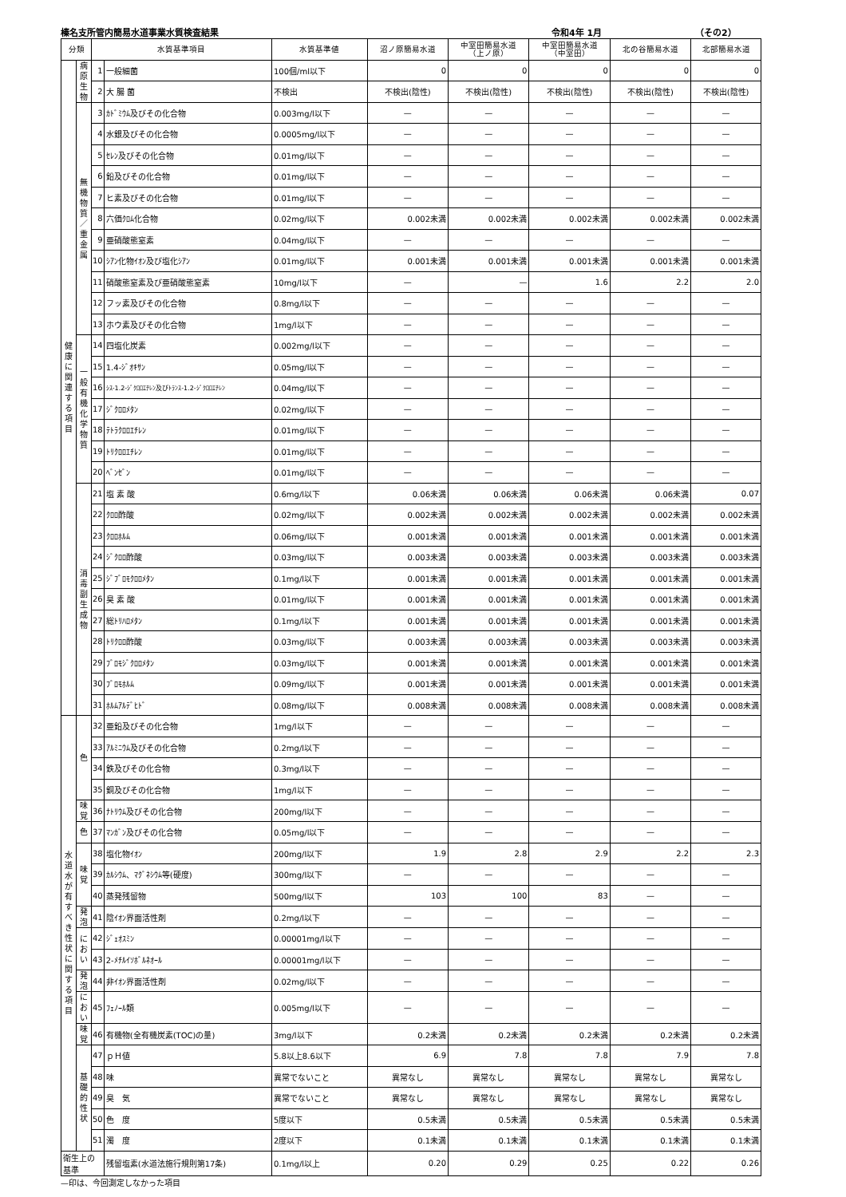榛名支所管内簡易水道事業水質検査結果 令和4年 1月 （その2）
| 分類 | | 水質基準項目 | | 水質基準値 | 沼ノ原簡易水道 | 中室田簡易水道 （上ノ原） | 中室田簡易水道 （中室田） | 北の谷簡易水道 | 北部簡易水道 |
| --- | --- | --- | --- | --- | --- | --- | --- | --- | --- |
| 健 康 に 関 連 す る 項 目 | 病 原 生 物 | 1 | 一般細菌 | 100個/ml以下 | 0 | 0 | 0 | 0 | 0 |
| | | 2 | 大 腸 菌 | 不検出 | 不検出(陰性) | 不検出(陰性) | 不検出(陰性) | 不検出(陰性) | 不検出(陰性) |
| | 無 機 物 質 ／ 重 金 属 | 3 | ｶﾄﾞﾐｳﾑ及びその化合物 | 0.003mg/l以下 | — | — | — | — | — |
| | | 4 | 水銀及びその化合物 | 0.0005mg/l以下 | — | — | — | — | — |
| | | 5 | ｾﾚﾝ及びその化合物 | 0.01mg/l以下 | — | — | — | — | — |
| | | 6 | 鉛及びその化合物 | 0.01mg/l以下 | — | — | — | — | — |
| | | 7 | ヒ素及びその化合物 | 0.01mg/l以下 | — | — | — | — | — |
| | | 8 | 六価ｸﾛﾑ化合物 | 0.02mg/l以下 | 0.002未満 | 0.002未満 | 0.002未満 | 0.002未満 | 0.002未満 |
| | | 9 | 亜硝酸態窒素 | 0.04mg/l以下 | — | — | — | — | — |
| | | 10 | ｼｱﾝ化物ｲｵﾝ及び塩化ｼｱﾝ | 0.01mg/l以下 | 0.001未満 | 0.001未満 | 0.001未満 | 0.001未満 | 0.001未満 |
| | | 11 | 硝酸態窒素及び亜硝酸態窒素 | 10mg/l以下 | — | — | 1.6 | 2.2 | 2.0 |
| | | 12 | フッ素及びその化合物 | 0.8mg/l以下 | — | — | — | — | — |
| | | 13 | ホウ素及びその化合物 | 1mg/l以下 | — | — | — | — | — |
| | 一 般 有 機 化 学 物 質 | 14 | 四塩化炭素 | 0.002mg/l以下 | — | — | — | — | — |
| | | 15 | 1.4-ｼﾞｵｷｻﾝ | 0.05mg/l以下 | — | — | — | — | — |
| | | 16 | ｼｽ-1.2-ｼﾞｸﾛﾛｴﾁﾚﾝ及びﾄﾗﾝｽ-1.2-ｼﾞｸﾛﾛｴﾁﾚﾝ | 0.04mg/l以下 | — | — | — | — | — |
| | | 17 | ｼﾞｸﾛﾛﾒﾀﾝ | 0.02mg/l以下 | — | — | — | — | — |
| | | 18 | ﾃﾄﾗｸﾛﾛｴﾁﾚﾝ | 0.01mg/l以下 | — | — | — | — | — |
| | | 19 | ﾄﾘｸﾛﾛｴﾁﾚﾝ | 0.01mg/l以下 | — | — | — | — | — |
| | | 20 | ﾍﾞﾝｾﾞﾝ | 0.01mg/l以下 | — | — | — | — | — |
| | 消 毒 副 生 成 物 | 21 | 塩 素 酸 | 0.6mg/l以下 | 0.06未満 | 0.06未満 | 0.06未満 | 0.06未満 | 0.07 |
| | | 22 | ｸﾛﾛ酢酸 | 0.02mg/l以下 | 0.002未満 | 0.002未満 | 0.002未満 | 0.002未満 | 0.002未満 |
| | | 23 | ｸﾛﾛﾎﾙﾑ | 0.06mg/l以下 | 0.001未満 | 0.001未満 | 0.001未満 | 0.001未満 | 0.001未満 |
| | | 24 | ｼﾞｸﾛﾛ酢酸 | 0.03mg/l以下 | 0.003未満 | 0.003未満 | 0.003未満 | 0.003未満 | 0.003未満 |
| | | 25 | ｼﾞﾌﾞﾛﾓｸﾛﾛﾒﾀﾝ | 0.1mg/l以下 | 0.001未満 | 0.001未満 | 0.001未満 | 0.001未満 | 0.001未満 |
| | | 26 | 臭 素 酸 | 0.01mg/l以下 | 0.001未満 | 0.001未満 | 0.001未満 | 0.001未満 | 0.001未満 |
| | | 27 | 総ﾄﾘﾊﾛﾒﾀﾝ | 0.1mg/l以下 | 0.001未満 | 0.001未満 | 0.001未満 | 0.001未満 | 0.001未満 |
| | | 28 | ﾄﾘｸﾛﾛ酢酸 | 0.03mg/l以下 | 0.003未満 | 0.003未満 | 0.003未満 | 0.003未満 | 0.003未満 |
| | | 29 | ﾌﾞﾛﾓｼﾞｸﾛﾛﾒﾀﾝ | 0.03mg/l以下 | 0.001未満 | 0.001未満 | 0.001未満 | 0.001未満 | 0.001未満 |
| | | 30 | ﾌﾞﾛﾓﾎﾙﾑ | 0.09mg/l以下 | 0.001未満 | 0.001未満 | 0.001未満 | 0.001未満 | 0.001未満 |
| | | 31 | ﾎﾙﾑｱﾙﾃﾞﾋﾄﾞ | 0.08mg/l以下 | 0.008未満 | 0.008未満 | 0.008未満 | 0.008未満 | 0.008未満 |
| 水 道 水 が 有 す べ き 性 状 に 関 す る 項 目 | 色 | 32 | 亜鉛及びその化合物 | 1mg/l以下 | — | — | — | — | — |
| | | 33 | ｱﾙﾐﾆｳﾑ及びその化合物 | 0.2mg/l以下 | — | — | — | — | — |
| | | 34 | 鉄及びその化合物 | 0.3mg/l以下 | — | — | — | — | — |
| | | 35 | 銅及びその化合物 | 1mg/l以下 | — | — | — | — | — |
| | 味 覚 | 36 | ﾅﾄﾘｳﾑ及びその化合物 | 200mg/l以下 | — | — | — | — | — |
| | 色 | 37 | ﾏﾝｶﾞﾝ及びその化合物 | 0.05mg/l以下 | — | — | — | — | — |
| | 味 覚 | 38 | 塩化物ｲｵﾝ | 200mg/l以下 | 1.9 | 2.8 | 2.9 | 2.2 | 2.3 |
| | | 39 | ｶﾙｼｳﾑ、ﾏｸﾞﾈｼｳﾑ等(硬度) | 300mg/l以下 | — | — | — | — | — |
| | | 40 | 蒸発残留物 | 500mg/l以下 | 103 | 100 | 83 | — | — |
| | 発 泡 | 41 | 陰ｲｵﾝ界面活性剤 | 0.2mg/l以下 | — | — | — | — | — |
| | に お い | 42 | ｼﾞｪｵｽﾐﾝ | 0.00001mg/l以下 | — | — | — | — | — |
| | | 43 | 2-ﾒﾁﾙｲｿﾎﾞﾙﾈｵｰﾙ | 0.00001mg/l以下 | — | — | — | — | — |
| | 発 泡 | 44 | 非ｲｵﾝ界面活性剤 | 0.02mg/l以下 | — | — | — | — | — |
| | におい | 45 | ﾌｪﾉｰﾙ類 | 0.005mg/l以下 | — | — | — | — | — |
| | 味 覚 | 46 | 有機物(全有機炭素(TOC)の量) | 3mg/l以下 | 0.2未満 | 0.2未満 | 0.2未満 | 0.2未満 | 0.2未満 |
| | 基 礎 的 性 状 | 47 | ｐＨ値 | 5.8以上8.6以下 | 6.9 | 7.8 | 7.8 | 7.9 | 7.8 |
| | | 48 | 味 | 異常でないこと | 異常なし | 異常なし | 異常なし | 異常なし | 異常なし |
| | | 49 | 臭 気 | 異常でないこと | 異常なし | 異常なし | 異常なし | 異常なし | 異常なし |
| | | 50 | 色 度 | 5度以下 | 0.5未満 | 0.5未満 | 0.5未満 | 0.5未満 | 0.5未満 |
| | | 51 | 濁 度 | 2度以下 | 0.1未満 | 0.1未満 | 0.1未満 | 0.1未満 | 0.1未満 |
| 衛生上の基準 | | | 残留塩素(水道法施行規則第17条) | 0.1mg/l以上 | 0.20 | 0.29 | 0.25 | 0.22 | 0.26 |
—印は、今回測定しなかった項目